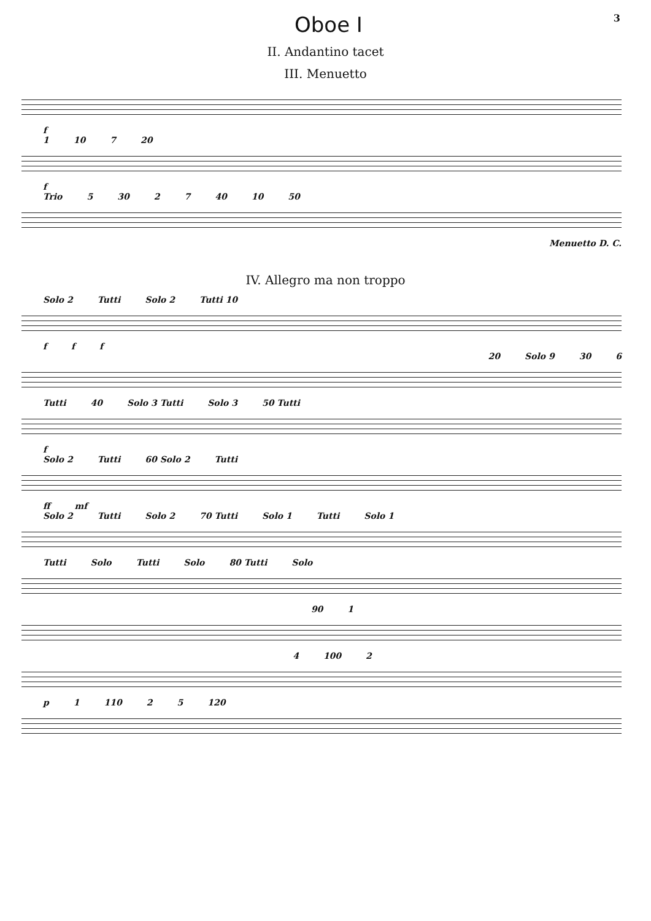Oboe I
3
II. Andantino tacet
III. Menuetto
f
1 10 7 20
f
Trio 5 30 2 7 40 10 50
Menuetto D. C.
IV. Allegro ma non troppo
Solo 2 Tutti Solo 2 Tutti 10
f f f
20 Solo 9 30 6
Tutti 40 Solo 3 Tutti Solo 3 50 Tutti
f
Solo 2 Tutti 60 Solo 2 Tutti
ff mf
Solo 2 Tutti Solo 2 70 Tutti Solo 1 Tutti Solo 1
Tutti Solo Tutti Solo 80 Tutti Solo
90 1
4 100 2
p 1 110 2 5 120